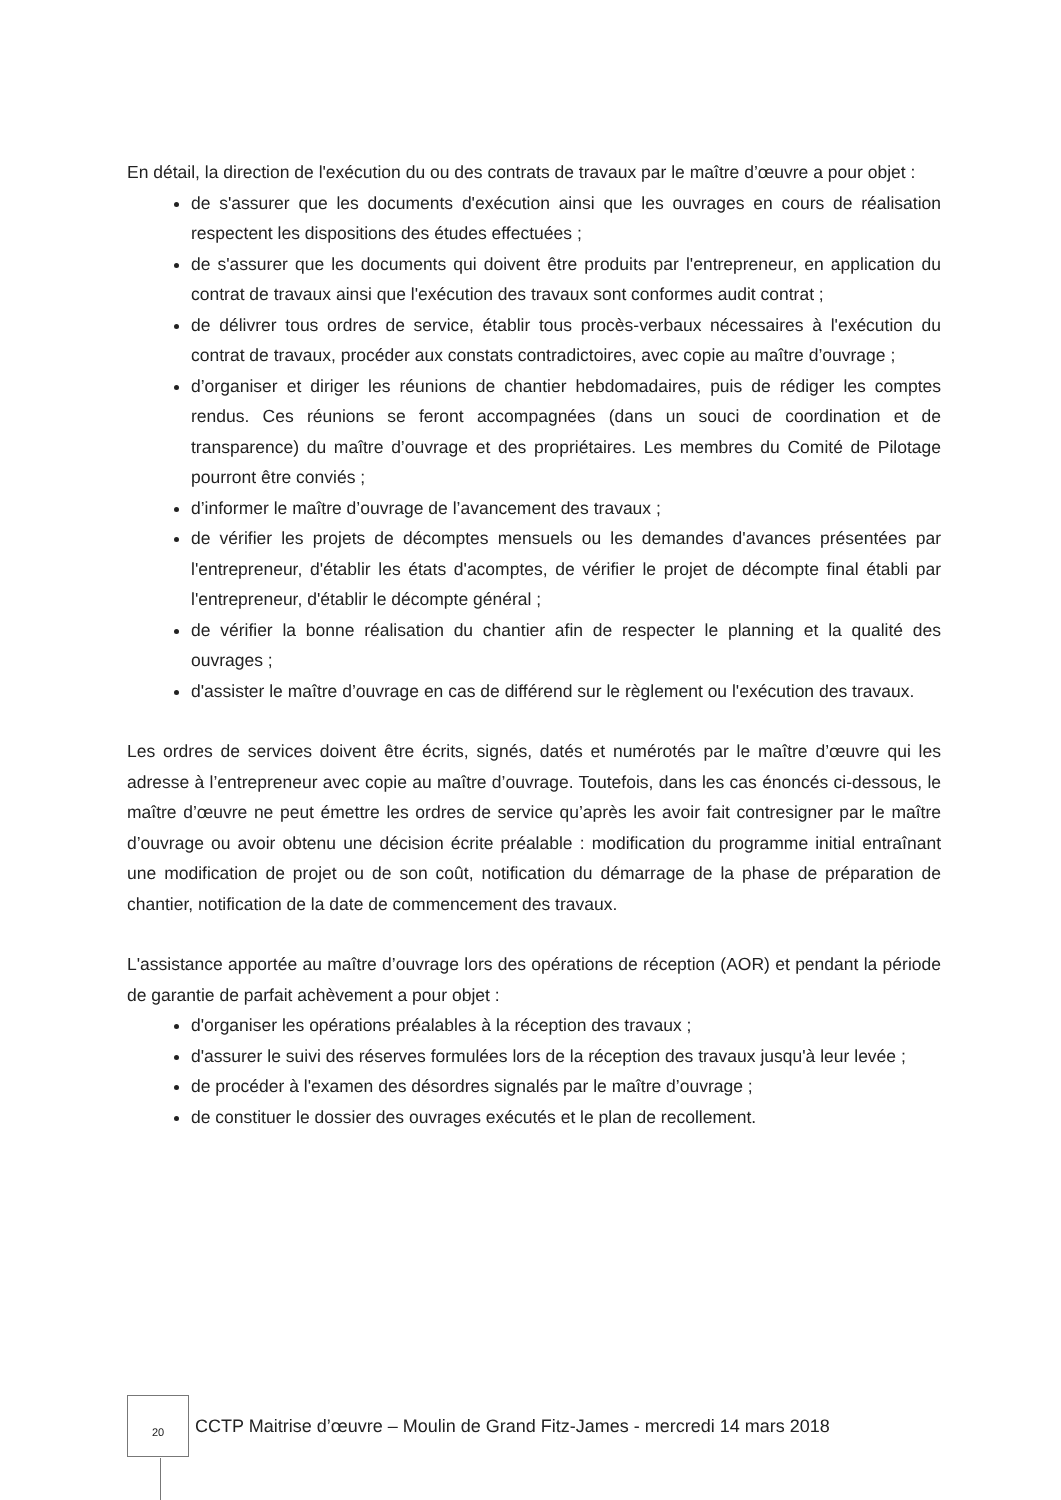En détail, la direction de l'exécution du ou des contrats de travaux par le maître d’œuvre a pour objet :
de s'assurer que les documents d'exécution ainsi que les ouvrages en cours de réalisation respectent les dispositions des études effectuées ;
de s'assurer que les documents qui doivent être produits par l'entrepreneur, en application du contrat de travaux ainsi que l'exécution des travaux sont conformes audit contrat ;
de délivrer tous ordres de service, établir tous procès-verbaux nécessaires à l'exécution du contrat de travaux, procéder aux constats contradictoires, avec copie au maître d’ouvrage ;
d’organiser et diriger les réunions de chantier hebdomadaires, puis de rédiger les comptes rendus. Ces réunions se feront accompagnées (dans un souci de coordination et de transparence) du maître d’ouvrage et des propriétaires. Les membres du Comité de Pilotage pourront être conviés ;
d’informer le maître d’ouvrage de l’avancement des travaux ;
de vérifier les projets de décomptes mensuels ou les demandes d'avances présentées par l'entrepreneur, d'établir les états d'acomptes, de vérifier le projet de décompte final établi par l'entrepreneur, d'établir le décompte général ;
de vérifier la bonne réalisation du chantier afin de respecter le planning et la qualité des ouvrages ;
d'assister le maître d’ouvrage en cas de différend sur le règlement ou l'exécution des travaux.
Les ordres de services doivent être écrits, signés, datés et numérotés par le maître d’œuvre qui les adresse à l’entrepreneur avec copie au maître d’ouvrage. Toutefois, dans les cas énoncés ci-dessous, le maître d’œuvre ne peut émettre les ordres de service qu’après les avoir fait contresigner par le maître d’ouvrage ou avoir obtenu une décision écrite préalable : modification du programme initial entraînant une modification de projet ou de son coût, notification du démarrage de la phase de préparation de chantier, notification de la date de commencement des travaux.
L'assistance apportée au maître d’ouvrage lors des opérations de réception (AOR) et pendant la période de garantie de parfait achèvement a pour objet :
d'organiser les opérations préalables à la réception des travaux ;
d'assurer le suivi des réserves formulées lors de la réception des travaux jusqu'à leur levée ;
de procéder à l'examen des désordres signalés par le maître d’ouvrage ;
de constituer le dossier des ouvrages exécutés et le plan de recollement.
20
CCTP Maitrise d’œuvre – Moulin de Grand Fitz-James - mercredi 14 mars 2018